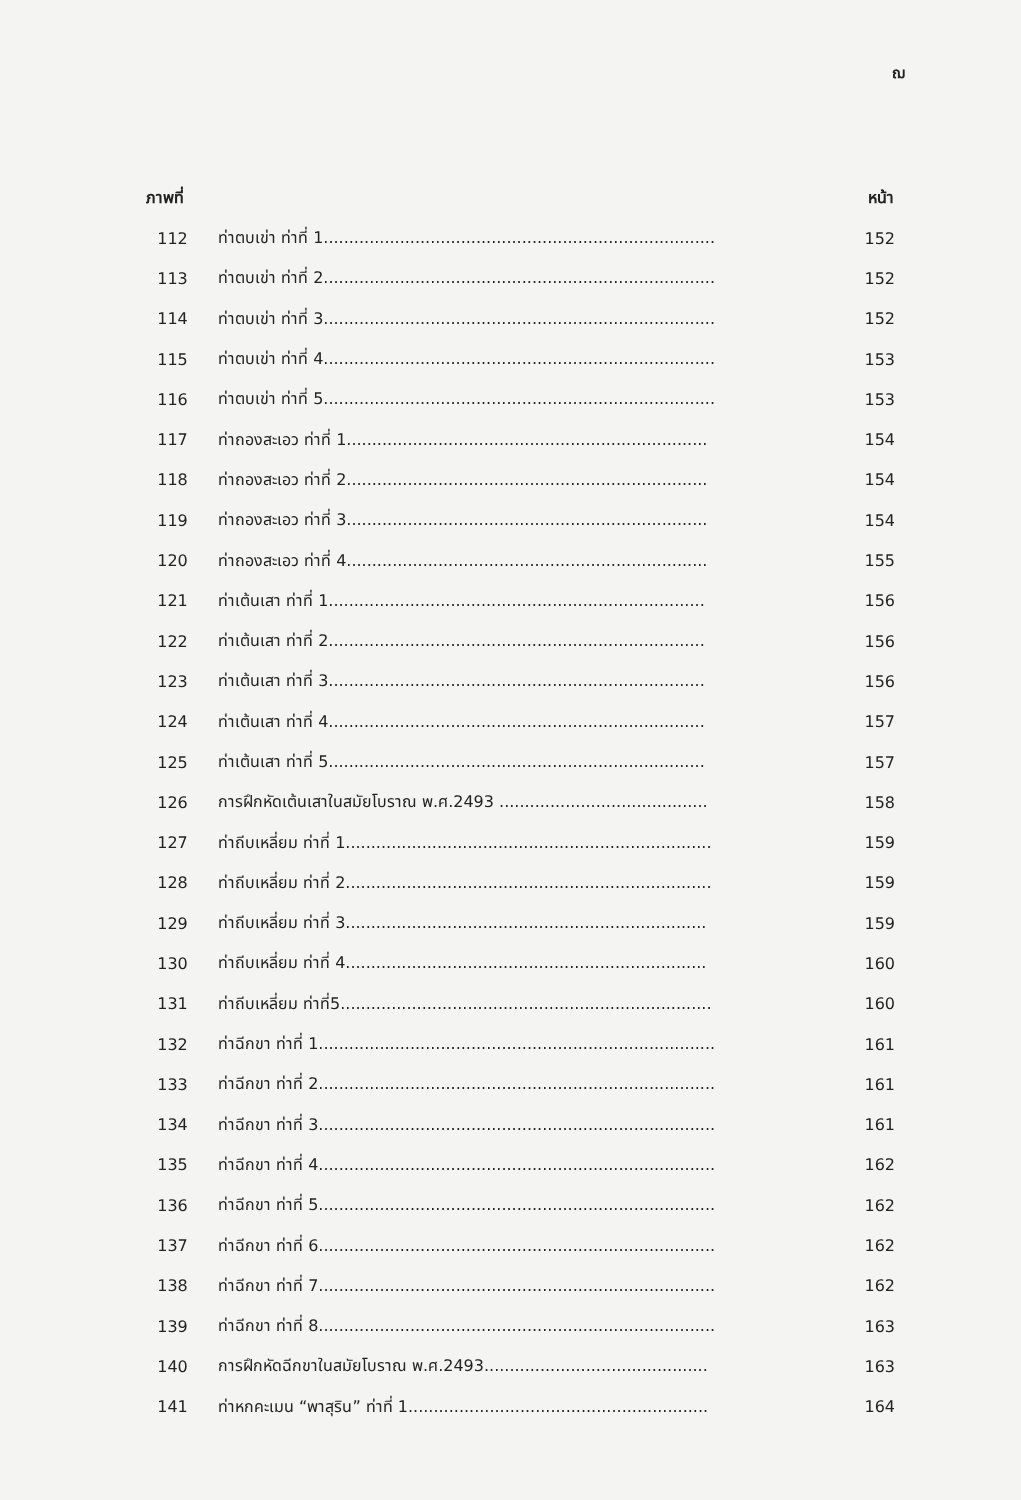ฌ
| ภาพที่ | | หน้า |
| --- | --- | --- |
| 112 | ท่าตบเข่า ท่าที่ 1............................................................................. | 152 |
| 113 | ท่าตบเข่า ท่าที่ 2............................................................................. | 152 |
| 114 | ท่าตบเข่า ท่าที่ 3............................................................................. | 152 |
| 115 | ท่าตบเข่า ท่าที่ 4............................................................................. | 153 |
| 116 | ท่าตบเข่า ท่าที่ 5............................................................................. | 153 |
| 117 | ท่าถองสะเอว ท่าที่ 1....................................................................... | 154 |
| 118 | ท่าถองสะเอว ท่าที่ 2....................................................................... | 154 |
| 119 | ท่าถองสะเอว ท่าที่ 3....................................................................... | 154 |
| 120 | ท่าถองสะเอว ท่าที่ 4....................................................................... | 155 |
| 121 | ท่าเต้นเสา ท่าที่ 1.......................................................................... | 156 |
| 122 | ท่าเต้นเสา ท่าที่ 2.......................................................................... | 156 |
| 123 | ท่าเต้นเสา ท่าที่ 3.......................................................................... | 156 |
| 124 | ท่าเต้นเสา ท่าที่ 4.......................................................................... | 157 |
| 125 | ท่าเต้นเสา ท่าที่ 5.......................................................................... | 157 |
| 126 | การฝึกหัดเต้นเสาในสมัยโบราณ พ.ศ.2493 ......................................... | 158 |
| 127 | ท่าถีบเหลี่ยม ท่าที่ 1........................................................................ | 159 |
| 128 | ท่าถีบเหลี่ยม ท่าที่ 2........................................................................ | 159 |
| 129 | ท่าถีบเหลี่ยม ท่าที่ 3....................................................................... | 159 |
| 130 | ท่าถีบเหลี่ยม ท่าที่ 4....................................................................... | 160 |
| 131 | ท่าถีบเหลี่ยม ท่าที่5......................................................................... | 160 |
| 132 | ท่าฉีกขา ท่าที่ 1.............................................................................. | 161 |
| 133 | ท่าฉีกขา ท่าที่ 2.............................................................................. | 161 |
| 134 | ท่าฉีกขา ท่าที่ 3.............................................................................. | 161 |
| 135 | ท่าฉีกขา ท่าที่ 4.............................................................................. | 162 |
| 136 | ท่าฉีกขา ท่าที่ 5.............................................................................. | 162 |
| 137 | ท่าฉีกขา ท่าที่ 6.............................................................................. | 162 |
| 138 | ท่าฉีกขา ท่าที่ 7.............................................................................. | 162 |
| 139 | ท่าฉีกขา ท่าที่ 8.............................................................................. | 163 |
| 140 | การฝึกหัดฉีกขาในสมัยโบราณ พ.ศ.2493............................................ | 163 |
| 141 | ท่าหกคะเมน “พาสุริน” ท่าที่ 1........................................................... | 164 |